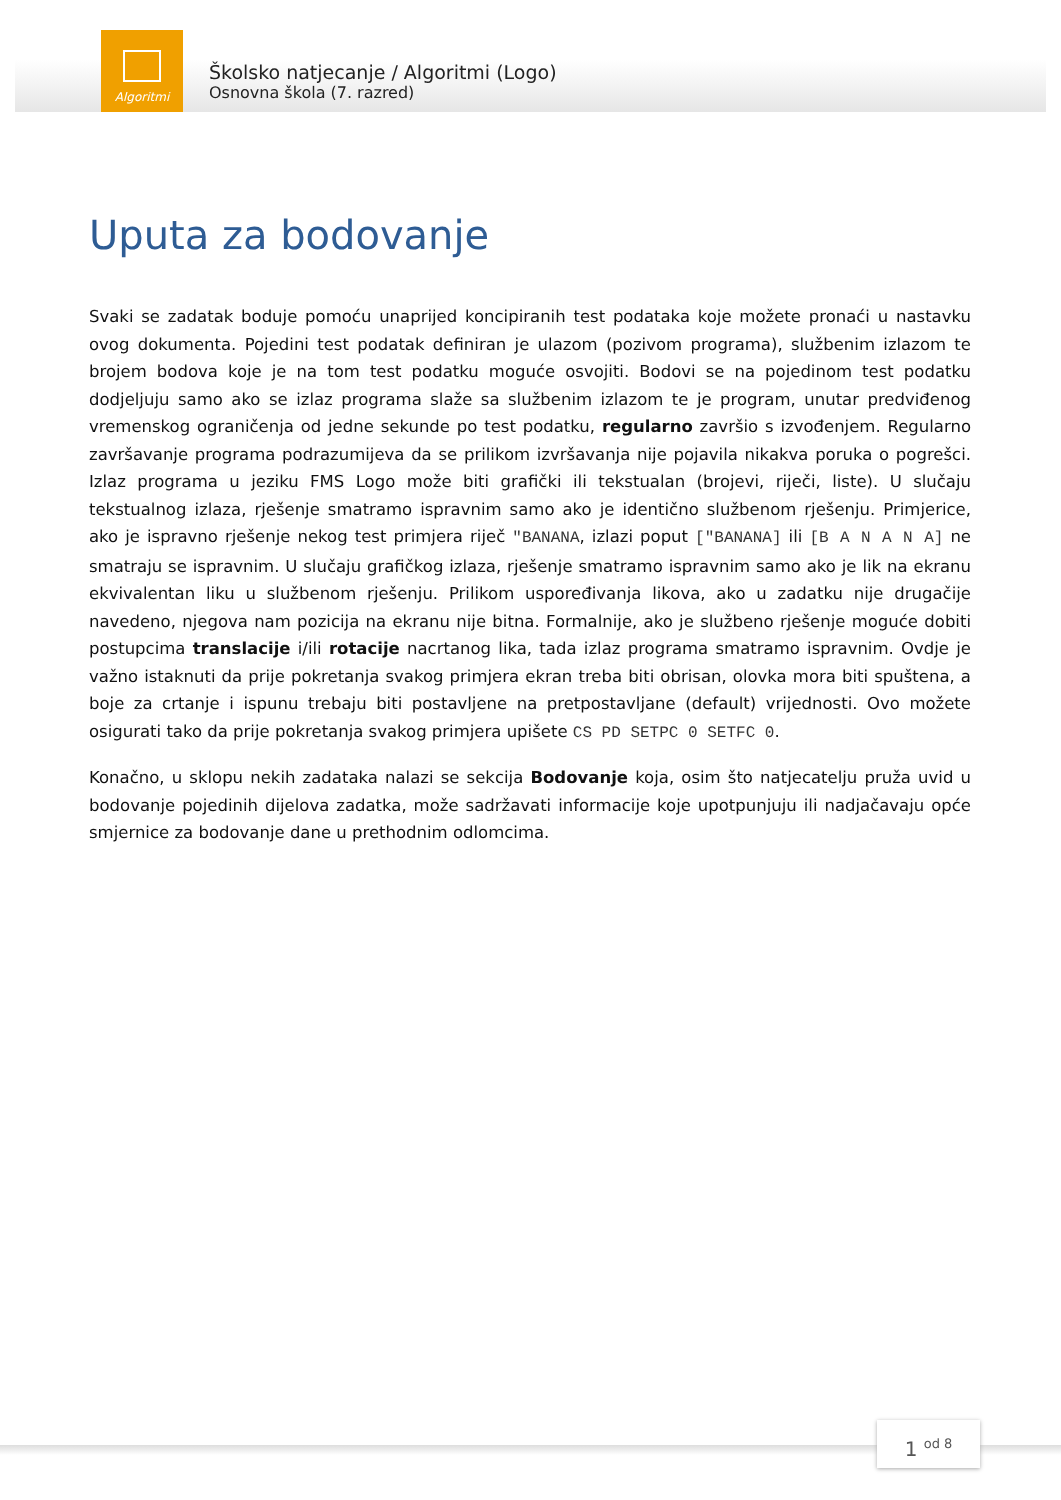Algoritmi
Školsko natjecanje / Algoritmi (Logo)
Osnovna škola (7. razred)
Uputa za bodovanje
Svaki se zadatak boduje pomoću unaprijed koncipiranih test podataka koje možete pronaći u nastavku ovog dokumenta. Pojedini test podatak definiran je ulazom (pozivom programa), službenim izlazom te brojem bodova koje je na tom test podatku moguće osvojiti. Bodovi se na pojedinom test podatku dodjeljuju samo ako se izlaz programa slaže sa službenim izlazom te je program, unutar predviđenog vremenskog ograničenja od jedne sekunde po test podatku, regularno završio s izvođenjem. Regularno završavanje programa podrazumijeva da se prilikom izvršavanja nije pojavila nikakva poruka o pogrešci. Izlaz programa u jeziku FMS Logo može biti grafički ili tekstualan (brojevi, riječi, liste). U slučaju tekstualnog izlaza, rješenje smatramo ispravnim samo ako je identično službenom rješenju. Primjerice, ako je ispravno rješenje nekog test primjera riječ "BANANA, izlazi poput ["BANANA] ili [B A N A N A] ne smatraju se ispravnim. U slučaju grafičkog izlaza, rješenje smatramo ispravnim samo ako je lik na ekranu ekvivalentan liku u službenom rješenju. Prilikom uspoređivanja likova, ako u zadatku nije drugačije navedeno, njegova nam pozicija na ekranu nije bitna. Formalnije, ako je službeno rješenje moguće dobiti postupcima translacije i/ili rotacije nacrtanog lika, tada izlaz programa smatramo ispravnim. Ovdje je važno istaknuti da prije pokretanja svakog primjera ekran treba biti obrisan, olovka mora biti spuštena, a boje za crtanje i ispunu trebaju biti postavljene na pretpostavljane (default) vrijednosti. Ovo možete osigurati tako da prije pokretanja svakog primjera upišete CS PD SETPC 0 SETFC 0.
Konačno, u sklopu nekih zadataka nalazi se sekcija Bodovanje koja, osim što natjecatelju pruža uvid u bodovanje pojedinih dijelova zadatka, može sadržavati informacije koje upotpunjuju ili nadjačavaju opće smjernice za bodovanje dane u prethodnim odlomcima.
1 od 8